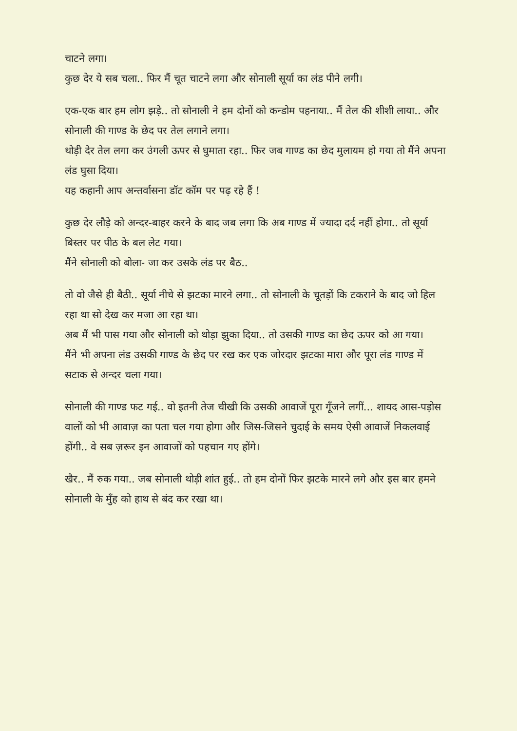चाटने लगा।
कुछ देर ये सब चला.. फिर मैं चूत चाटने लगा और सोनाली सूर्या का लंड पीने लगी।
एक-एक बार हम लोग झड़े.. तो सोनाली ने हम दोनों को कन्डोम पहनाया.. मैं तेल की शीशी लाया.. और सोनाली की गाण्ड के छेद पर तेल लगाने लगा।
थोड़ी देर तेल लगा कर उंगली ऊपर से घुमाता रहा.. फिर जब गाण्ड का छेद मुलायम हो गया तो मैंने अपना लंड घुसा दिया।
यह कहानी आप अन्तर्वासना डॉट कॉम पर पढ़ रहे हैं !
कुछ देर लौड़े को अन्दर-बाहर करने के बाद जब लगा कि अब गाण्ड में ज्यादा दर्द नहीं होगा.. तो सूर्या बिस्तर पर पीठ के बल लेट गया।
मैंने सोनाली को बोला- जा कर उसके लंड पर बैठ..
तो वो जैसे ही बैठी.. सूर्या नीचे से झटका मारने लगा.. तो सोनाली के चूतड़ों कि टकराने के बाद जो हिल रहा था सो देख कर मजा आ रहा था।
अब मैं भी पास गया और सोनाली को थोड़ा झुका दिया.. तो उसकी गाण्ड का छेद ऊपर को आ गया।
मैंने भी अपना लंड उसकी गाण्ड के छेद पर रख कर एक जोरदार झटका मारा और पूरा लंड गाण्ड में सटाक से अन्दर चला गया।
सोनाली की गाण्ड फट गई.. वो इतनी तेज चीखी कि उसकी आवाजें पूरा गूँजने लगीं... शायद आस-पड़ोस वालों को भी आवाज़ का पता चल गया होगा और जिस-जिसने चुदाई के समय ऐसी आवाजें निकलवाई होंगी.. वे सब ज़रूर इन आवाजों को पहचान गए होंगे।
खैर.. मैं रुक गया.. जब सोनाली थोड़ी शांत हुई.. तो हम दोनों फिर झटके मारने लगे और इस बार हमने सोनाली के मुँह को हाथ से बंद कर रखा था।